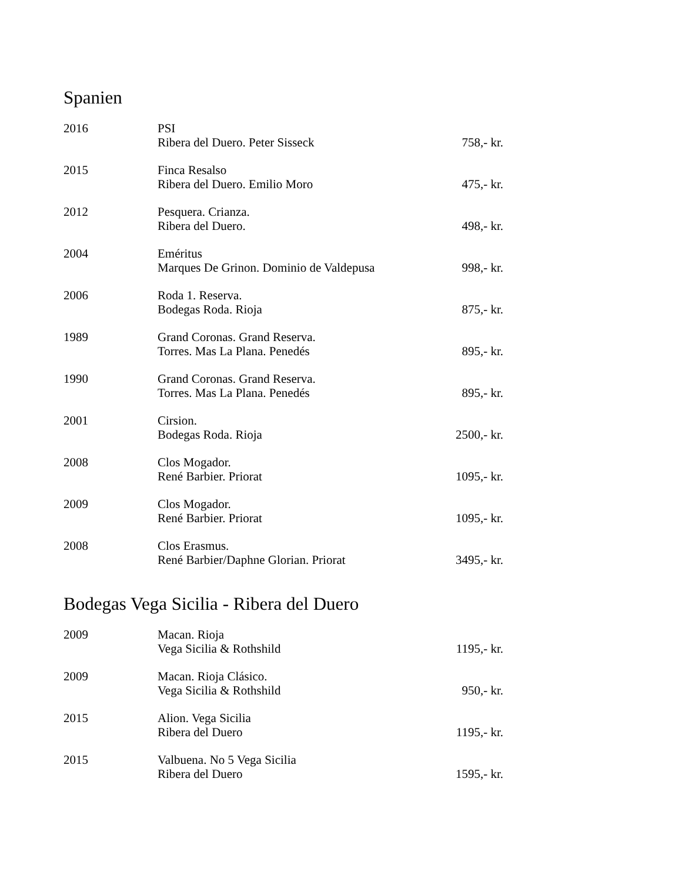Spanien
| 2016 | PSI Ribera del Duero. Peter Sisseck | 758,- kr. |
| 2015 | Finca Resalso Ribera del Duero. Emilio Moro | 475,- kr. |
| 2012 | Pesquera. Crianza. Ribera del Duero. | 498,- kr. |
| 2004 | Eméritus Marques De Grinon. Dominio de Valdepusa | 998,- kr. |
| 2006 | Roda 1. Reserva. Bodegas Roda. Rioja | 875,- kr. |
| 1989 | Grand Coronas. Grand Reserva. Torres. Mas La Plana. Penedés | 895,- kr. |
| 1990 | Grand Coronas. Grand Reserva. Torres. Mas La Plana. Penedés | 895,- kr. |
| 2001 | Cirsion. Bodegas Roda. Rioja | 2500,- kr. |
| 2008 | Clos Mogador. René Barbier. Priorat | 1095,- kr. |
| 2009 | Clos Mogador. René Barbier. Priorat | 1095,- kr. |
| 2008 | Clos Erasmus. René Barbier/Daphne Glorian. Priorat | 3495,- kr. |
Bodegas Vega Sicilia - Ribera del Duero
| 2009 | Macan. Rioja Vega Sicilia & Rothshild | 1195,- kr. |
| 2009 | Macan. Rioja Clásico. Vega Sicilia & Rothshild | 950,- kr. |
| 2015 | Alion. Vega Sicilia Ribera del Duero | 1195,- kr. |
| 2015 | Valbuena. No 5 Vega Sicilia Ribera del Duero | 1595,- kr. |